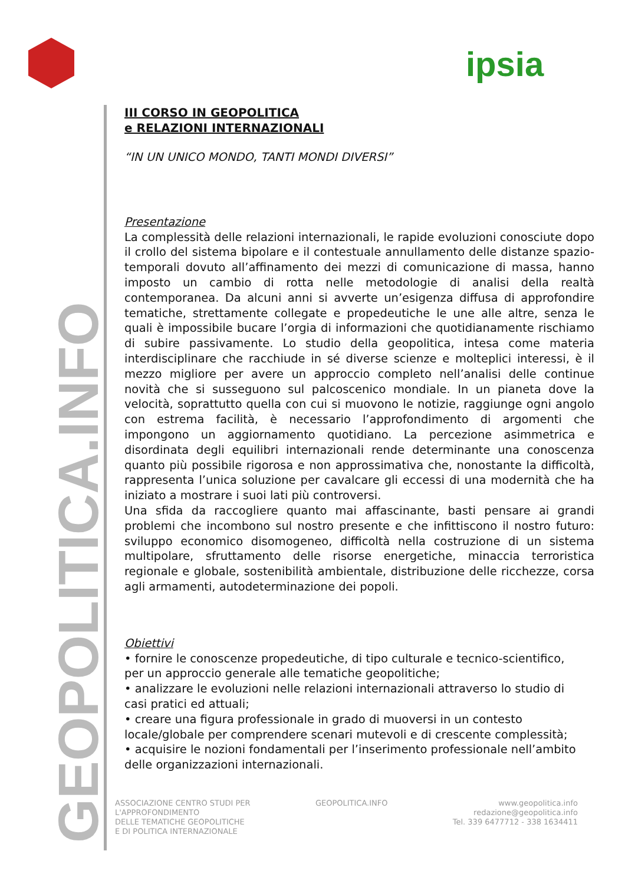ipsia
GEOPOLITICA.INFO
III CORSO IN GEOPOLITICA
e RELAZIONI INTERNAZIONALI
“IN UN UNICO MONDO, TANTI MONDI DIVERSI”
Presentazione
La complessità delle relazioni internazionali, le rapide evoluzioni conosciute dopo il crollo del sistema bipolare e il contestuale annullamento delle distanze spazio-temporali dovuto all’affinamento dei mezzi di comunicazione di massa, hanno imposto un cambio di rotta nelle metodologie di analisi della realtà contemporanea. Da alcuni anni si avverte un’esigenza diffusa di approfondire tematiche, strettamente collegate e propedeutiche le une alle altre, senza le quali è impossibile bucare l’orgia di informazioni che quotidianamente rischiamo di subire passivamente. Lo studio della geopolitica, intesa come materia interdisciplinare che racchiude in sé diverse scienze e molteplici interessi, è il mezzo migliore per avere un approccio completo nell’analisi delle continue novità che si susseguono sul palcoscenico mondiale. In un pianeta dove la velocità, soprattutto quella con cui si muovono le notizie, raggiunge ogni angolo con estrema facilità, è necessario l’approfondimento di argomenti che impongono un aggiornamento quotidiano. La percezione asimmetrica e disordinata degli equilibri internazionali rende determinante una conoscenza quanto più possibile rigorosa e non approssimativa che, nonostante la difficoltà, rappresenta l’unica soluzione per cavalcare gli eccessi di una modernità che ha iniziato a mostrare i suoi lati più controversi.
Una sfida da raccogliere quanto mai affascinante, basti pensare ai grandi problemi che incombono sul nostro presente e che infittiscono il nostro futuro: sviluppo economico disomogeneo, difficoltà nella costruzione di un sistema multipolare, sfruttamento delle risorse energetiche, minaccia terroristica regionale e globale, sostenibilità ambientale, distribuzione delle ricchezze, corsa agli armamenti, autodeterminazione dei popoli.
Obiettivi
• fornire le conoscenze propedeutiche, di tipo culturale e tecnico-scientifico,
per un approccio generale alle tematiche geopolitiche;
• analizzare le evoluzioni nelle relazioni internazionali attraverso lo studio di
casi pratici ed attuali;
• creare una figura professionale in grado di muoversi in un contesto
locale/globale per comprendere scenari mutevoli e di crescente complessità;
• acquisire le nozioni fondamentali per l’inserimento professionale nell’ambito
delle organizzazioni internazionali.
ASSOCIAZIONE CENTRO STUDI PER
L'APPROFONDIMENTO
DELLE TEMATICHE GEOPOLITICHE
E DI POLITICA INTERNAZIONALE
GEOPOLITICA.INFO www.geopolitica.info
redazione@geopolitica.info
Tel. 339 6477712 - 338 1634411